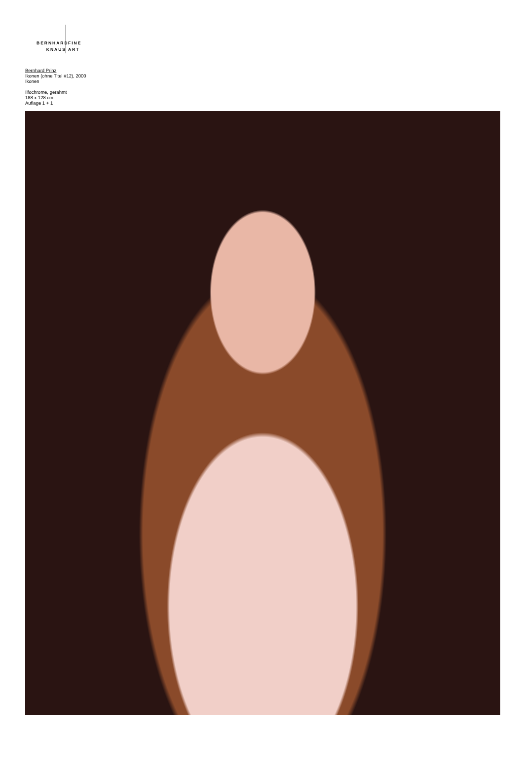BERNHARD
KNAUS
FINE
ART
Bernhard Prinz
Ikonen (ohne Titel #12), 2000
Ikonen
Ilfochrome, gerahmt
188 x 128 cm
Auflage 1 + 1